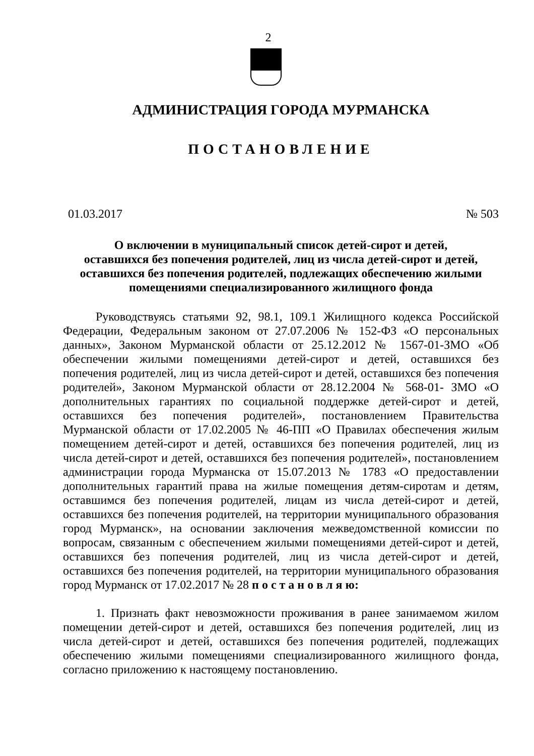2
АДМИНИСТРАЦИЯ ГОРОДА МУРМАНСКА
ПОСТАНОВЛЕНИЕ
01.03.2017 № 503
О включении в муниципальный список детей-сирот и детей,
оставшихся без попечения родителей, лиц из числа детей-сирот и детей,
оставшихся без попечения родителей, подлежащих обеспечению жилыми
помещениями специализированного жилищного фонда
Руководствуясь статьями 92, 98.1, 109.1 Жилищного кодекса Российской Федерации, Федеральным законом от 27.07.2006 № 152-ФЗ «О персональных данных», Законом Мурманской области от 25.12.2012 № 1567-01-ЗМО «Об обеспечении жилыми помещениями детей-сирот и детей, оставшихся без попечения родителей, лиц из числа детей-сирот и детей, оставшихся без попечения родителей», Законом Мурманской области от 28.12.2004 № 568-01- ЗМО «О дополнительных гарантиях по социальной поддержке детей-сирот и детей, оставшихся без попечения родителей», постановлением Правительства Мурманской области от 17.02.2005 № 46-ПП «О Правилах обеспечения жилым помещением детей-сирот и детей, оставшихся без попечения родителей, лиц из числа детей-сирот и детей, оставшихся без попечения родителей», постановлением администрации города Мурманска от 15.07.2013 № 1783 «О предоставлении дополнительных гарантий права на жилые помещения детям-сиротам и детям, оставшимся без попечения родителей, лицам из числа детей-сирот и детей, оставшихся без попечения родителей, на территории муниципального образования город Мурманск», на основании заключения межведомственной комиссии по вопросам, связанным с обеспечением жилыми помещениями детей-сирот и детей, оставшихся без попечения родителей, лиц из числа детей-сирот и детей, оставшихся без попечения родителей, на территории муниципального образования город Мурманск от 17.02.2017 № 28 п о с т а н о в л я ю:
1. Признать факт невозможности проживания в ранее занимаемом жилом помещении детей-сирот и детей, оставшихся без попечения родителей, лиц из числа детей-сирот и детей, оставшихся без попечения родителей, подлежащих обеспечению жилыми помещениями специализированного жилищного фонда, согласно приложению к настоящему постановлению.